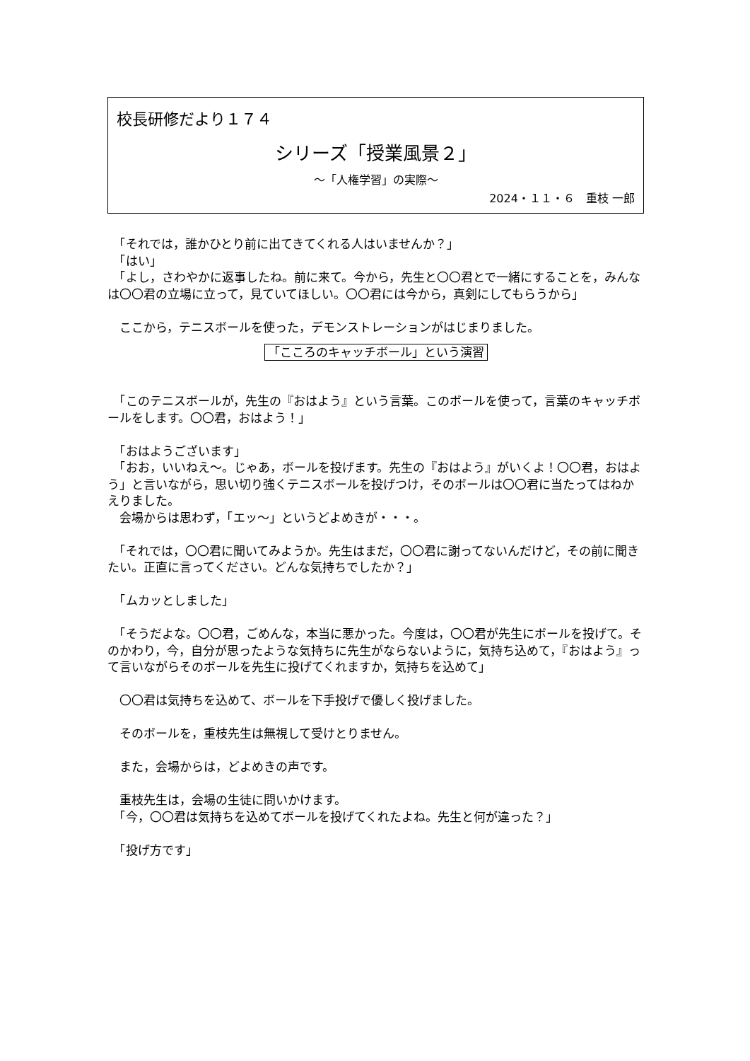校長研修だより１７４
シリーズ「授業風景２」
～「人権学習」の実際～
2024・１１・６　重枝 一郎
　「それでは，誰かひとり前に出てきてくれる人はいませんか？」
　「はい」
　「よし，さわやかに返事したね。前に来て。今から，先生と〇〇君とで一緒にすることを，みんなは〇〇君の立場に立って，見ていてほしい。〇〇君には今から，真剣にしてもらうから」
　ここから，テニスボールを使った，デモンストレーションがはじまりました。
「こころのキャッチボール」という演習
　「このテニスボールが，先生の『おはよう』という言葉。このボールを使って，言葉のキャッチボールをします。〇〇君，おはよう！」
　「おはようございます」
　「おお，いいねえ～。じゃあ，ボールを投げます。先生の『おはよう』がいくよ！〇〇君，おはよう」と言いながら，思い切り強くテニスボールを投げつけ，そのボールは〇〇君に当たってはねかえりました。
　会場からは思わず，「エッ～」というどよめきが・・・。
　「それでは，〇〇君に聞いてみようか。先生はまだ，〇〇君に謝ってないんだけど，その前に聞きたい。正直に言ってください。どんな気持ちでしたか？」
　「ムカッとしました」
　「そうだよな。〇〇君，ごめんな，本当に悪かった。今度は，〇〇君が先生にボールを投げて。そのかわり，今，自分が思ったような気持ちに先生がならないように，気持ち込めて，『おはよう』って言いながらそのボールを先生に投げてくれますか，気持ちを込めて」
　〇〇君は気持ちを込めて、ボールを下手投げで優しく投げました。
　そのボールを，重枝先生は無視して受けとりません。
　また，会場からは，どよめきの声です。
　重枝先生は，会場の生徒に問いかけます。
　「今，〇〇君は気持ちを込めてボールを投げてくれたよね。先生と何が違った？」
　「投げ方です」